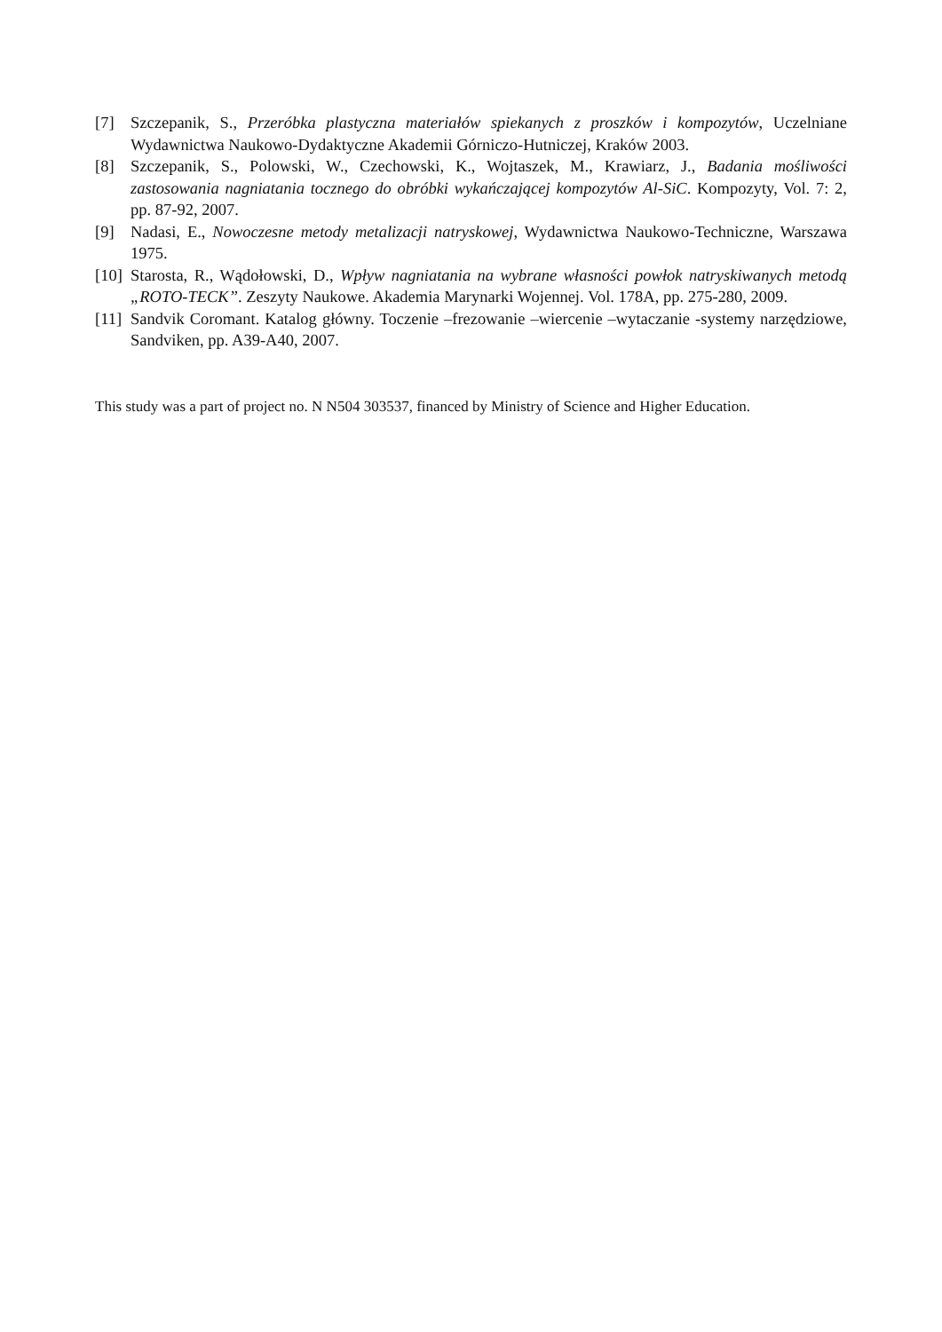[7] Szczepanik, S., Przeróbka plastyczna materiałów spiekanych z proszków i kompozytów, Uczelniane Wydawnictwa Naukowo-Dydaktyczne Akademii Górniczo-Hutniczej, Kraków 2003.
[8] Szczepanik, S., Polowski, W., Czechowski, K., Wojtaszek, M., Krawiarz, J., Badania mośliwości zastosowania nagniatania tocznego do obróbki wykańczającej kompozytów Al-SiC. Kompozyty, Vol. 7: 2, pp. 87-92, 2007.
[9] Nadasi, E., Nowoczesne metody metalizacji natryskowej, Wydawnictwa Naukowo-Techniczne, Warszawa 1975.
[10] Starosta, R., Wądołowski, D., Wpływ nagniatania na wybrane własności powłok natryskiwanych metodą „ROTO-TECK”. Zeszyty Naukowe. Akademia Marynarki Wojennej. Vol. 178A, pp. 275-280, 2009.
[11] Sandvik Coromant. Katalog główny. Toczenie –frezowanie –wiercenie –wytaczanie -systemy narzędziowe, Sandviken, pp. A39-A40, 2007.
This study was a part of project no. N N504 303537, financed by Ministry of Science and Higher Education.